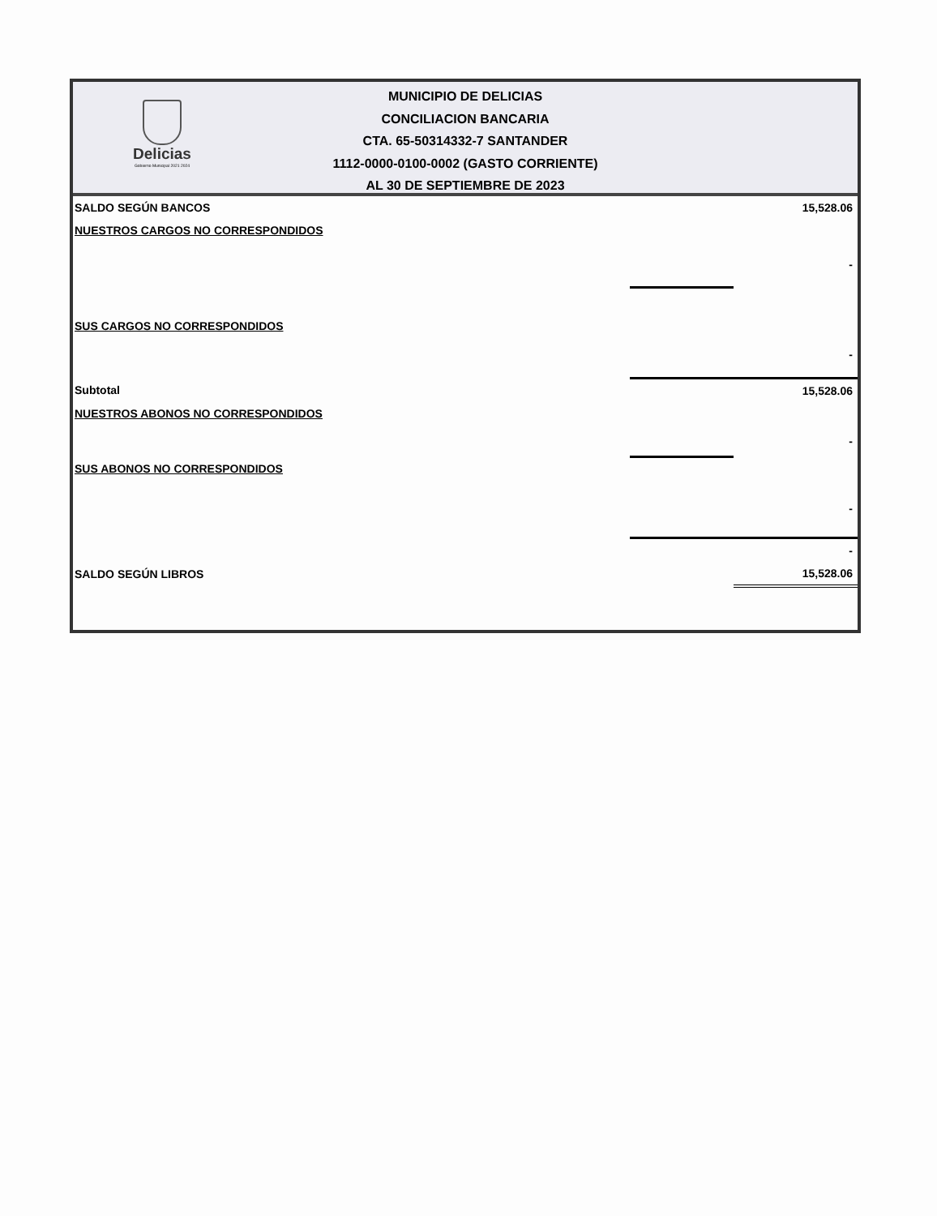Delicias
Gobierno Municipal 2021 2024
MUNICIPIO DE DELICIAS
CONCILIACION BANCARIA
CTA. 65-50314332-7 SANTANDER
1112-0000-0100-0002 (GASTO CORRIENTE)
AL 30 DE SEPTIEMBRE DE 2023
| SALDO SEGÚN BANCOS | | 15,528.06 |
| NUESTROS CARGOS NO CORRESPONDIDOS | | |
| | | - |
| SUS CARGOS NO CORRESPONDIDOS | | |
| | | - |
| Subtotal | | 15,528.06 |
| NUESTROS ABONOS NO CORRESPONDIDOS | | |
| | | - |
| SUS ABONOS NO CORRESPONDIDOS | | |
| | | - |
| | | - |
| SALDO SEGÚN LIBROS | | 15,528.06 |